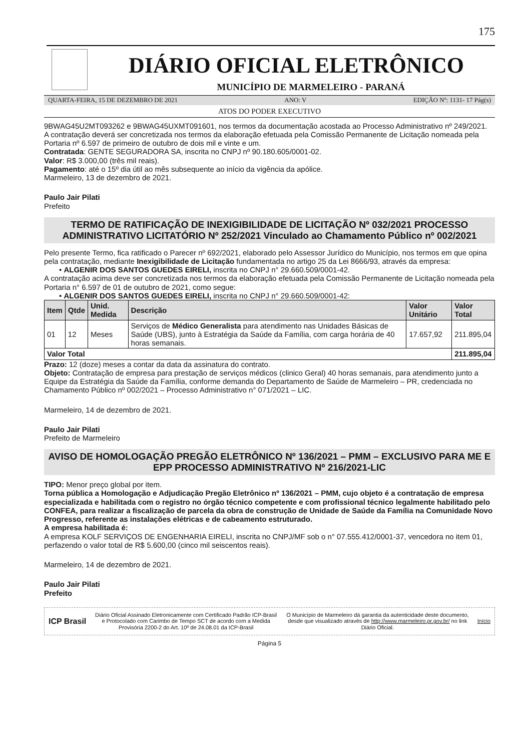175
DIÁRIO OFICIAL ELETRÔNICO
MUNICÍPIO DE MARMELEIRO - PARANÁ
QUARTA-FEIRA, 15 DE DEZEMBRO DE 2021 ANO: V EDIÇÃO Nº: 1131- 17 Pág(s)
ATOS DO PODER EXECUTIVO
9BWAG45U2MT093262 e 9BWAG45UXMT091601, nos termos da documentação acostada ao Processo Administrativo nº 249/2021.
A contratação deverá ser concretizada nos termos da elaboração efetuada pela Comissão Permanente de Licitação nomeada pela Portaria nº 6.597 de primeiro de outubro de dois mil e vinte e um.
Contratada: GENTE SEGURADORA SA, inscrita no CNPJ nº 90.180.605/0001-02.
Valor: R$ 3.000,00 (três mil reais).
Pagamento: até o 15º dia útil ao mês subsequente ao início da vigência da apólice.
Marmeleiro, 13 de dezembro de 2021.
Paulo Jair Pilati
Prefeito
TERMO DE RATIFICAÇÃO DE INEXIGIBILIDADE DE LICITAÇÃO Nº 032/2021 PROCESSO ADMINISTRATIVO LICITATÓRIO Nº 252/2021 Vinculado ao Chamamento Público nº 002/2021
Pelo presente Termo, fica ratificado o Parecer nº 692/2021, elaborado pelo Assessor Jurídico do Município, nos termos em que opina pela contratação, mediante Inexigibilidade de Licitação fundamentada no artigo 25 da Lei 8666/93, através da empresa:
• ALGENIR DOS SANTOS GUEDES EIRELI, inscrita no CNPJ n° 29.660.509/0001-42.
A contratação acima deve ser concretizada nos termos da elaboração efetuada pela Comissão Permanente de Licitação nomeada pela Portaria n° 6.597 de 01 de outubro de 2021, como segue:
• ALGENIR DOS SANTOS GUEDES EIRELI, inscrita no CNPJ n° 29.660.509/0001-42:
| Item | Qtde | Unid. Medida | Descrição | Valor Unitário | Valor Total |
| --- | --- | --- | --- | --- | --- |
| 01 | 12 | Meses | Serviços de Médico Generalista para atendimento nas Unidades Básicas de Saúde (UBS), junto à Estratégia da Saúde da Família, com carga horária de 40 horas semanais. | 17.657,92 | 211.895,04 |
| Valor Total | | | | | 211.895,04 |
Prazo: 12 (doze) meses a contar da data da assinatura do contrato.
Objeto: Contratação de empresa para prestação de serviços médicos (clinico Geral) 40 horas semanais, para atendimento junto a Equipe da Estratégia da Saúde da Família, conforme demanda do Departamento de Saúde de Marmeleiro – PR, credenciada no Chamamento Público nº 002/2021 – Processo Administrativo n° 071/2021 – LIC.
Marmeleiro, 14 de dezembro de 2021.
Paulo Jair Pilati
Prefeito de Marmeleiro
AVISO DE HOMOLOGAÇÃO PREGÃO ELETRÔNICO Nº 136/2021 – PMM – EXCLUSIVO PARA ME E EPP PROCESSO ADMINISTRATIVO Nº 216/2021-LIC
TIPO: Menor preço global por item.
Torna pública a Homologação e Adjudicação Pregão Eletrônico nº 136/2021 – PMM, cujo objeto é a contratação de empresa especializada e habilitada com o registro no órgão técnico competente e com profissional técnico legalmente habilitado pelo CONFEA, para realizar a fiscalização de parcela da obra de construção de Unidade de Saúde da Família na Comunidade Novo Progresso, referente as instalações elétricas e de cabeamento estruturado.
A empresa habilitada é:
A empresa KOLF SERVIÇOS DE ENGENHARIA EIRELI, inscrita no CNPJ/MF sob o n° 07.555.412/0001-37, vencedora no item 01, perfazendo o valor total de R$ 5.600,00 (cinco mil seiscentos reais).
Marmeleiro, 14 de dezembro de 2021.
Paulo Jair Pilati
Prefeito
ICP Brasil
Diário Oficial Assinado Eletronicamente com Certificado Padrão ICP-Brasil e Protocolado com Carimbo de Tempo SCT de acordo com a Medida Provisória 2200-2 do Art. 10º de 24.08.01 da ICP-Brasil
O Município de Marmeleiro dá garantia da autenticidade deste documento, desde que visualizado através de http://www.marmeleiro.pr.gov.br/ no link Diário Oficial.
Início
Página 5